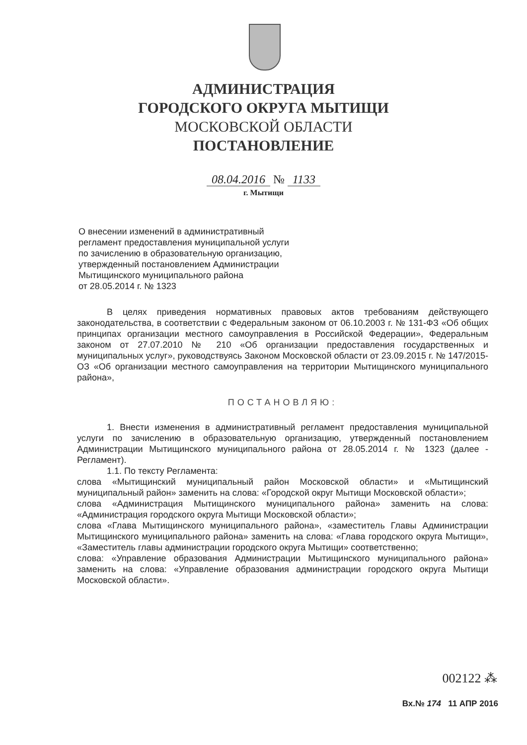АДМИНИСТРАЦИЯ
ГОРОДСКОГО ОКРУГА МЫТИЩИ
МОСКОВСКОЙ ОБЛАСТИ
ПОСТАНОВЛЕНИЕ
08.04.2016 № 1133
г. Мытищи
О внесении изменений в административный
регламент предоставления муниципальной услуги
по зачислению в образовательную организацию,
утвержденный постановлением Администрации
Мытищинского муниципального района
от 28.05.2014 г. № 1323
В целях приведения нормативных правовых актов требованиям действующего законодательства, в соответствии с Федеральным законом от 06.10.2003 г. № 131-ФЗ «Об общих принципах организации местного самоуправления в Российской Федерации», Федеральным законом от 27.07.2010 № 210 «Об организации предоставления государственных и муниципальных услуг», руководствуясь Законом Московской области от 23.09.2015 г. № 147/2015-ОЗ «Об организации местного самоуправления на территории Мытищинского муниципального района»,
ПОСТАНОВЛЯЮ:
1. Внести изменения в административный регламент предоставления муниципальной услуги по зачислению в образовательную организацию, утвержденный постановлением Администрации Мытищинского муниципального района от 28.05.2014 г. № 1323 (далее - Регламент).
1.1. По тексту Регламента:
слова «Мытищинский муниципальный район Московской области» и «Мытищинский муниципальный район» заменить на слова: «Городской округ Мытищи Московской области»;
слова «Администрация Мытищинского муниципального района» заменить на слова: «Администрация городского округа Мытищи Московской области»;
слова «Глава Мытищинского муниципального района», «заместитель Главы Администрации Мытищинского муниципального района» заменить на слова: «Глава городского округа Мытищи», «Заместитель главы администрации городского округа Мытищи» соответственно;
слова: «Управление образования Администрации Мытищинского муниципального района» заменить на слова: «Управление образования администрации городского округа Мытищи Московской области».
002122 ⁂
Вх.№ 174 11 АПР 2016